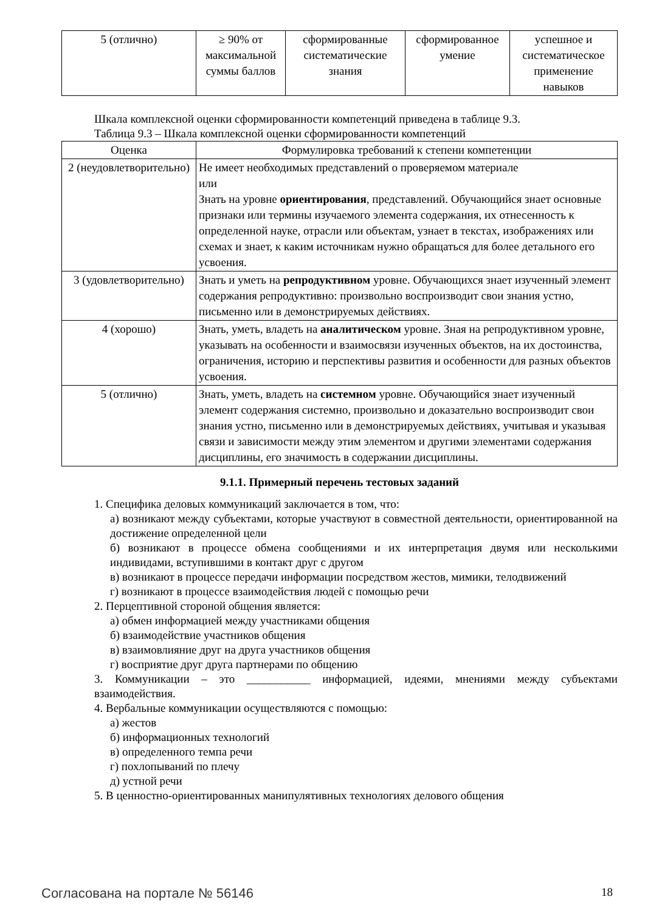| 5 (отлично) | ≥ 90% от максимальной суммы баллов | сформированные систематические знания | сформированное умение | успешное и систематическое применение навыков |
Шкала комплексной оценки сформированности компетенций приведена в таблице 9.3.
Таблица 9.3 – Шкала комплексной оценки сформированности компетенций
| Оценка | Формулировка требований к степени компетенции |
| 2 (неудовлетворительно) | Не имеет необходимых представлений о проверяемом материале или Знать на уровне ориентирования , представлений. Обучающийся знает основные признаки или термины изучаемого элемента содержания, их отнесенность к определенной науке, отрасли или объектам, узнает в текстах, изображениях или схемах и знает, к каким источникам нужно обращаться для более детального его усвоения. |
| 3 (удовлетворительно) | Знать и уметь на репродуктивном уровне. Обучающихся знает изученный элемент содержания репродуктивно: произвольно воспроизводит свои знания устно, письменно или в демонстрируемых действиях. |
| 4 (хорошо) | Знать, уметь, владеть на аналитическом уровне. Зная на репродуктивном уровне, указывать на особенности и взаимосвязи изученных объектов, на их достоинства, ограничения, историю и перспективы развития и особенности для разных объектов усвоения. |
| 5 (отлично) | Знать, уметь, владеть на системном уровне. Обучающийся знает изученный элемент содержания системно, произвольно и доказательно воспроизводит свои знания устно, письменно или в демонстрируемых действиях, учитывая и указывая связи и зависимости между этим элементом и другими элементами содержания дисциплины, его значимость в содержании дисциплины. |
9.1.1. Примерный перечень тестовых заданий
1. Специфика деловых коммуникаций заключается в том, что:
а) возникают между субъектами, которые участвуют в совместной деятельности, ориентированной на достижение определенной цели
б) возникают в процессе обмена сообщениями и их интерпретация двумя или несколькими индивидами, вступившими в контакт друг с другом
в) возникают в процессе передачи информации посредством жестов, мимики, телодвижений
г) возникают в процессе взаимодействия людей с помощью речи
2. Перцептивной стороной общения является:
а) обмен информацией между участниками общения
б) взаимодействие участников общения
в) взаимовлияние друг на друга участников общения
г) восприятие друг друга партнерами по общению
3. Коммуникации – это ___________ информацией, идеями, мнениями между субъектами взаимодействия.
4. Вербальные коммуникации осуществляются с помощью:
а) жестов
б) информационных технологий
в) определенного темпа речи
г) похлопываний по плечу
д) устной речи
5. В ценностно-ориентированных манипулятивных технологиях делового общения
Согласована на портале № 56146 18